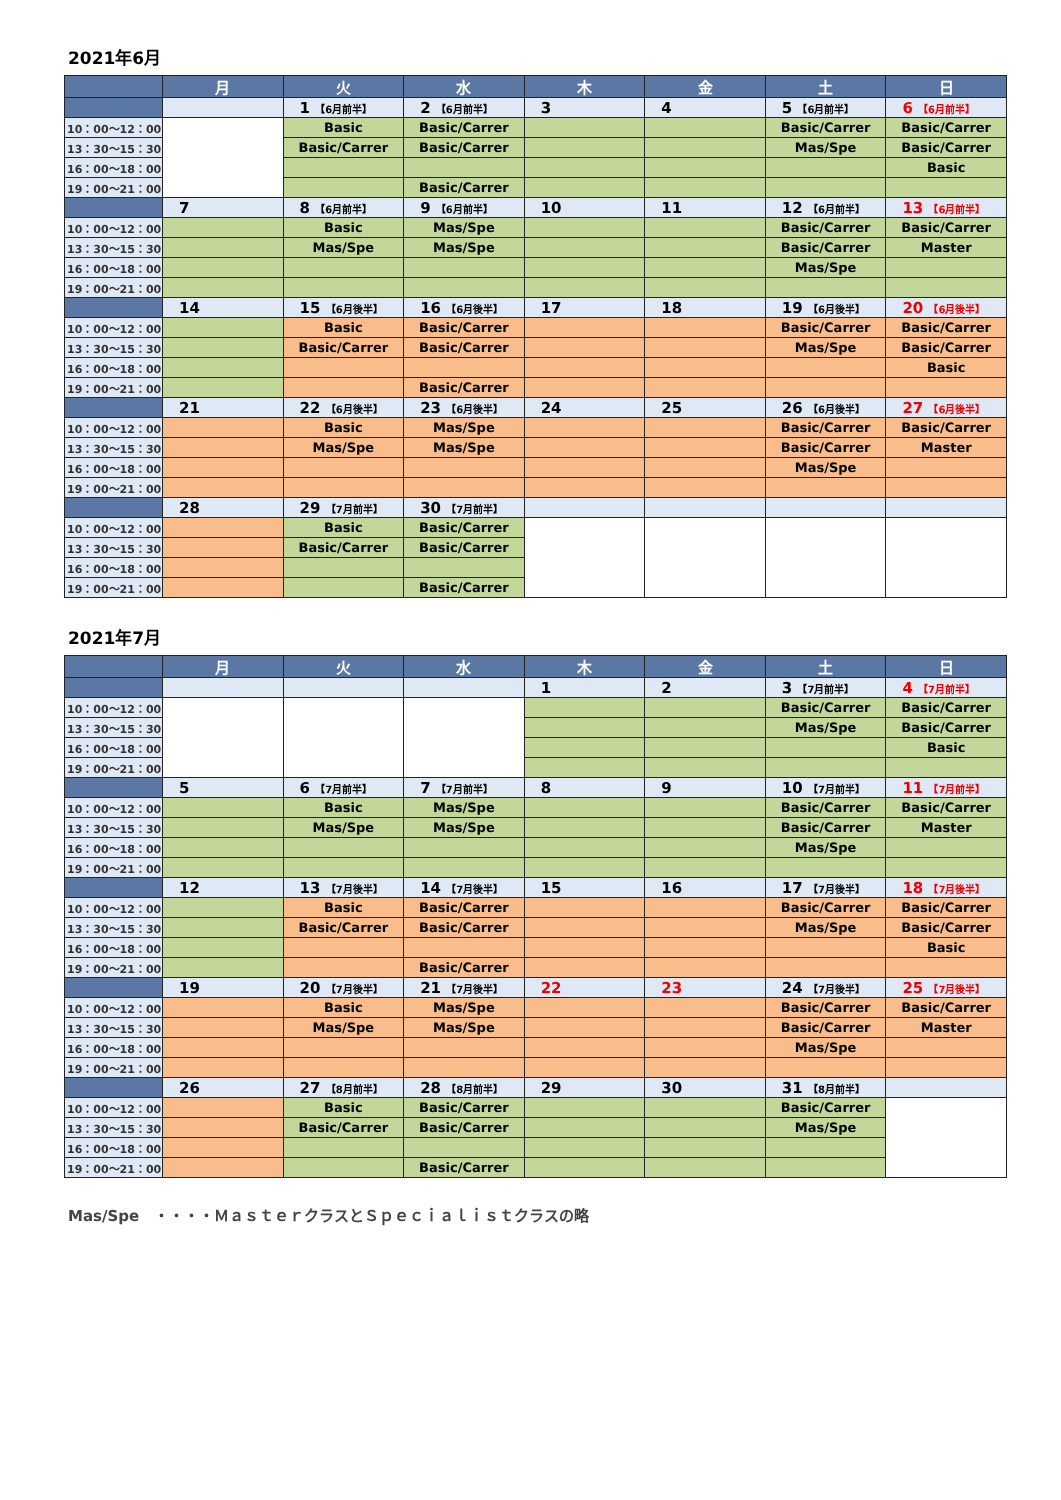2021年6月
| | 月 | 火 | 水 | 木 | 金 | 土 | 日 |
| --- | --- | --- | --- | --- | --- | --- | --- |
| | | 1 【6月前半】 | 2 【6月前半】 | 3 | 4 | 5 【6月前半】 | 6 【6月前半】 |
| 10：00～12：00 | | Basic | Basic/Carrer | | | Basic/Carrer | Basic/Carrer |
| 13：30～15：30 | | Basic/Carrer | Basic/Carrer | | | Mas/Spe | Basic/Carrer |
| 16：00～18：00 | | | | | | | Basic |
| 19：00～21：00 | | | Basic/Carrer | | | | |
| | 7 | 8 【6月前半】 | 9 【6月前半】 | 10 | 11 | 12 【6月前半】 | 13 【6月前半】 |
| 10：00～12：00 | | Basic | Mas/Spe | | | Basic/Carrer | Basic/Carrer |
| 13：30～15：30 | | Mas/Spe | Mas/Spe | | | Basic/Carrer | Master |
| 16：00～18：00 | | | | | | Mas/Spe | |
| 19：00～21：00 | | | | | | | |
| | 14 | 15 【6月後半】 | 16 【6月後半】 | 17 | 18 | 19 【6月後半】 | 20 【6月後半】 |
| 10：00～12：00 | | Basic | Basic/Carrer | | | Basic/Carrer | Basic/Carrer |
| 13：30～15：30 | | Basic/Carrer | Basic/Carrer | | | Mas/Spe | Basic/Carrer |
| 16：00～18：00 | | | | | | | Basic |
| 19：00～21：00 | | | Basic/Carrer | | | | |
| | 21 | 22 【6月後半】 | 23 【6月後半】 | 24 | 25 | 26 【6月後半】 | 27 【6月後半】 |
| 10：00～12：00 | | Basic | Mas/Spe | | | Basic/Carrer | Basic/Carrer |
| 13：30～15：30 | | Mas/Spe | Mas/Spe | | | Basic/Carrer | Master |
| 16：00～18：00 | | | | | | Mas/Spe | |
| 19：00～21：00 | | | | | | | |
| | 28 | 29 【7月前半】 | 30 【7月前半】 | | | | |
| 10：00～12：00 | | Basic | Basic/Carrer | | | | |
| 13：30～15：30 | | Basic/Carrer | Basic/Carrer | | | | |
| 16：00～18：00 | | | | | | | |
| 19：00～21：00 | | | Basic/Carrer | | | | |
2021年7月
| | 月 | 火 | 水 | 木 | 金 | 土 | 日 |
| --- | --- | --- | --- | --- | --- | --- | --- |
| | | | | 1 | 2 | 3 【7月前半】 | 4 【7月前半】 |
| 10：00～12：00 | | | | | | Basic/Carrer | Basic/Carrer |
| 13：30～15：30 | | | | | | Mas/Spe | Basic/Carrer |
| 16：00～18：00 | | | | | | | Basic |
| 19：00～21：00 | | | | | | | |
| | 5 | 6 【7月前半】 | 7 【7月前半】 | 8 | 9 | 10 【7月前半】 | 11 【7月前半】 |
| 10：00～12：00 | | Basic | Mas/Spe | | | Basic/Carrer | Basic/Carrer |
| 13：30～15：30 | | Mas/Spe | Mas/Spe | | | Basic/Carrer | Master |
| 16：00～18：00 | | | | | | Mas/Spe | |
| 19：00～21：00 | | | | | | | |
| | 12 | 13 【7月後半】 | 14 【7月後半】 | 15 | 16 | 17 【7月後半】 | 18 【7月後半】 |
| 10：00～12：00 | | Basic | Basic/Carrer | | | Basic/Carrer | Basic/Carrer |
| 13：30～15：30 | | Basic/Carrer | Basic/Carrer | | | Mas/Spe | Basic/Carrer |
| 16：00～18：00 | | | | | | | Basic |
| 19：00～21：00 | | | Basic/Carrer | | | | |
| | 19 | 20 【7月後半】 | 21 【7月後半】 | 22 | 23 | 24 【7月後半】 | 25 【7月後半】 |
| 10：00～12：00 | | Basic | Mas/Spe | | | Basic/Carrer | Basic/Carrer |
| 13：30～15：30 | | Mas/Spe | Mas/Spe | | | Basic/Carrer | Master |
| 16：00～18：00 | | | | | | Mas/Spe | |
| 19：00～21：00 | | | | | | | |
| | 26 | 27 【8月前半】 | 28 【8月前半】 | 29 | 30 | 31 【8月前半】 | |
| 10：00～12：00 | | Basic | Basic/Carrer | | | Basic/Carrer | |
| 13：30～15：30 | | Basic/Carrer | Basic/Carrer | | | Mas/Spe | |
| 16：00～18：00 | | | | | | | |
| 19：00～21：00 | | | Basic/Carrer | | | | |
Mas/Spe　・・・・ＭａｓｔｅｒクラスとＳｐｅｃｉａｌｉｓｔクラスの略